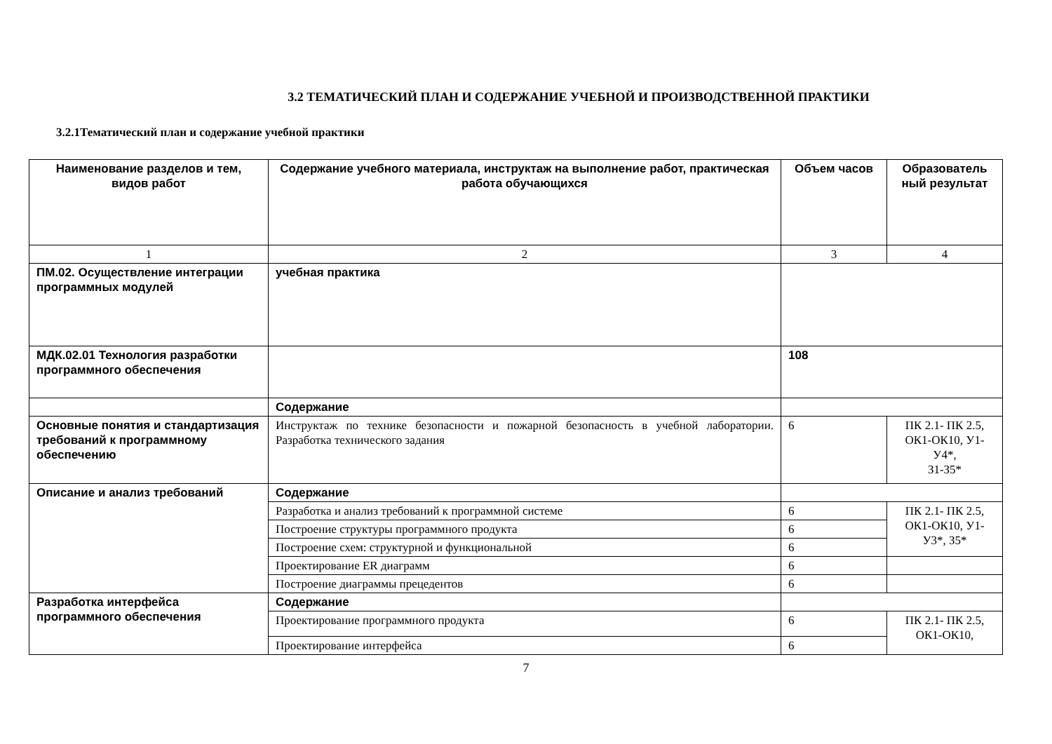3.2 ТЕМАТИЧЕСКИЙ ПЛАН И СОДЕРЖАНИЕ УЧЕБНОЙ И ПРОИЗВОДСТВЕННОЙ ПРАКТИКИ
3.2.1Тематический план и содержание учебной практики
| Наименование разделов и тем, видов работ | Содержание учебного материала, инструктаж на выполнение работ, практическая работа обучающихся | Объем часов | Образователь ный результат |
| --- | --- | --- | --- |
| 1 | 2 | 3 | 4 |
| ПМ.02. Осуществление интеграции программных модулей | учебная практика | | |
| МДК.02.01 Технология разработки программного обеспечения | | 108 | |
| | Содержание | | |
| Основные понятия и стандартизация требований к программному обеспечению | Инструктаж по технике безопасности и пожарной безопасность в учебной лаборатории. Разработка технического задания | 6 | ПК 2.1- ПК 2.5, ОК1-ОК10, У1-У4*, З1-З5* |
| Описание и анализ требований | Содержание | | |
| | Разработка и анализ требований к программной системе | 6 | ПК 2.1- ПК 2.5, ОК1-ОК10, У1-У3*, З5* |
| | Построение структуры программного продукта | 6 | |
| | Построение схем: структурной и функциональной | 6 | |
| | Проектирование ER диаграмм | 6 | |
| | Построение диаграммы прецедентов | 6 | |
| Разработка интерфейса программного обеспечения | Содержание | | |
| | Проектирование программного продукта | 6 | ПК 2.1- ПК 2.5, ОК1-ОК10, |
| | Проектирование интерфейса | 6 | |
7